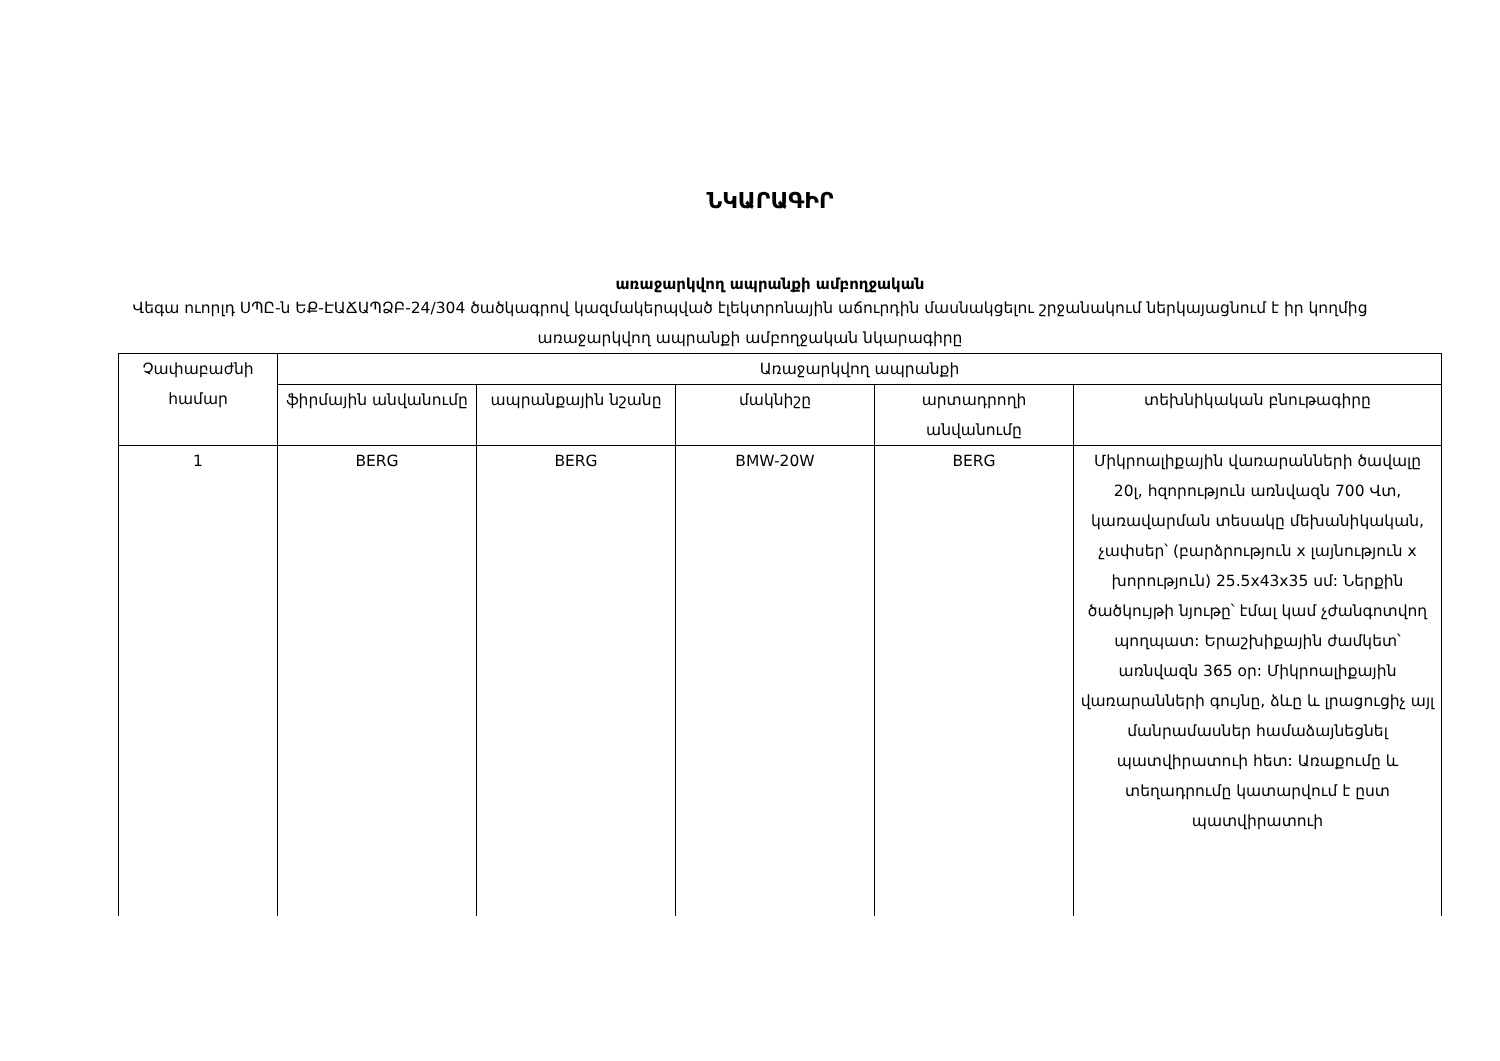ՆԿԱՐԱԳԻՐ
առաջարկվող ապրանքի ամբողջական
Վեգա ուորլդ ՍՊԸ-ն ԵՔ-ԷԱՃԱՊՁԲ-24/304 ծածկագրով կազմակերպված էլեկտրոնային աճուրդին մասնակցելու շրջանակում ներկայացնում է իր կողմից առաջարկվող ապրանքի ամբողջական նկարագիրը
| Չափաբաժնի համար | Առաջարկվող ապրանքի | | | | |
| --- | --- | --- | --- | --- | --- |
| | ֆիրմային անվանումը | ապրանքային նշանը | մակնիշը | արտադրողի անվանումը | տեխնիկական բնութագիրը |
| 1 | BERG | BERG | BMW-20W | BERG | Միկրոալիքային վառարանների ծավալը 20լ, հզորություն առնվազն 700 Վտ, կառավարման տեսակը մեխանիկական, չափսեր՝ (բարձրություն x լայնություն x խորություն) 25.5x43x35 սմ: Ներքին ծածկույթի նյութը՝ էմալ կամ չժանգոտվող պողպատ: Երաշխիքային ժամկետ՝ առնվազն 365 օր: Միկրոալիքային վառարանների գույնը, ձևը և լրացուցիչ այլ մանրամասներ համաձայնեցնել պատվիրատուի հետ: Առաքումը և տեղադրումը կատարվում է ըստ պատվիրատուի |